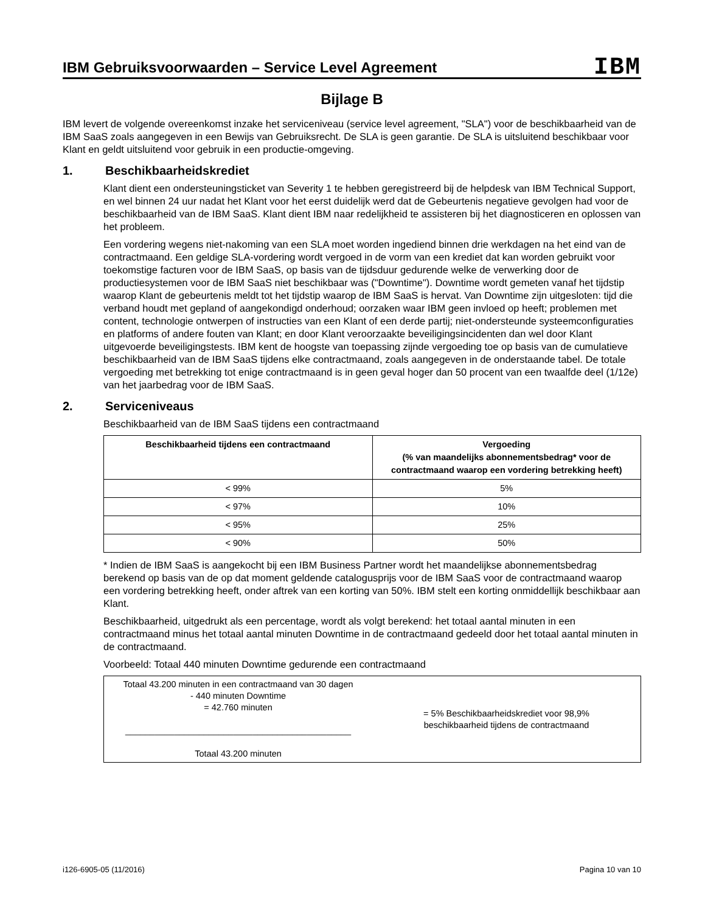IBM Gebruiksvoorwaarden – Service Level Agreement
IBM
Bijlage B
IBM levert de volgende overeenkomst inzake het serviceniveau (service level agreement, "SLA") voor de beschikbaarheid van de IBM SaaS zoals aangegeven in een Bewijs van Gebruiksrecht. De SLA is geen garantie. De SLA is uitsluitend beschikbaar voor Klant en geldt uitsluitend voor gebruik in een productie-omgeving.
1. Beschikbaarheidskrediet
Klant dient een ondersteuningsticket van Severity 1 te hebben geregistreerd bij de helpdesk van IBM Technical Support, en wel binnen 24 uur nadat het Klant voor het eerst duidelijk werd dat de Gebeurtenis negatieve gevolgen had voor de beschikbaarheid van de IBM SaaS. Klant dient IBM naar redelijkheid te assisteren bij het diagnosticeren en oplossen van het probleem.
Een vordering wegens niet-nakoming van een SLA moet worden ingediend binnen drie werkdagen na het eind van de contractmaand. Een geldige SLA-vordering wordt vergoed in de vorm van een krediet dat kan worden gebruikt voor toekomstige facturen voor de IBM SaaS, op basis van de tijdsduur gedurende welke de verwerking door de productiesystemen voor de IBM SaaS niet beschikbaar was ("Downtime"). Downtime wordt gemeten vanaf het tijdstip waarop Klant de gebeurtenis meldt tot het tijdstip waarop de IBM SaaS is hervat. Van Downtime zijn uitgesloten: tijd die verband houdt met gepland of aangekondigd onderhoud; oorzaken waar IBM geen invloed op heeft; problemen met content, technologie ontwerpen of instructies van een Klant of een derde partij; niet-ondersteunde systeemconfiguraties en platforms of andere fouten van Klant; en door Klant veroorzaakte beveiligingsincidenten dan wel door Klant uitgevoerde beveiligingstests. IBM kent de hoogste van toepassing zijnde vergoeding toe op basis van de cumulatieve beschikbaarheid van de IBM SaaS tijdens elke contractmaand, zoals aangegeven in de onderstaande tabel. De totale vergoeding met betrekking tot enige contractmaand is in geen geval hoger dan 50 procent van een twaalfde deel (1/12e) van het jaarbedrag voor de IBM SaaS.
2. Serviceniveaus
Beschikbaarheid van de IBM SaaS tijdens een contractmaand
| Beschikbaarheid tijdens een contractmaand | Vergoeding (% van maandelijks abonnementsbedrag* voor de contractmaand waarop een vordering betrekking heeft) |
| --- | --- |
| < 99% | 5% |
| < 97% | 10% |
| < 95% | 25% |
| < 90% | 50% |
* Indien de IBM SaaS is aangekocht bij een IBM Business Partner wordt het maandelijkse abonnementsbedrag berekend op basis van de op dat moment geldende catalogusprijs voor de IBM SaaS voor de contractmaand waarop een vordering betrekking heeft, onder aftrek van een korting van 50%. IBM stelt een korting onmiddellijk beschikbaar aan Klant.
Beschikbaarheid, uitgedrukt als een percentage, wordt als volgt berekend: het totaal aantal minuten in een contractmaand minus het totaal aantal minuten Downtime in de contractmaand gedeeld door het totaal aantal minuten in de contractmaand.
Voorbeeld: Totaal 440 minuten Downtime gedurende een contractmaand
| Totaal 43.200 minuten in een contractmaand van 30 dagen - 440 minuten Downtime = 42.760 minuten ______________________________________________ Totaal 43.200 minuten | = 5% Beschikbaarheidskrediet voor 98,9% beschikbaarheid tijdens de contractmaand |
i126-6905-05 (11/2016) Pagina 10 van 10